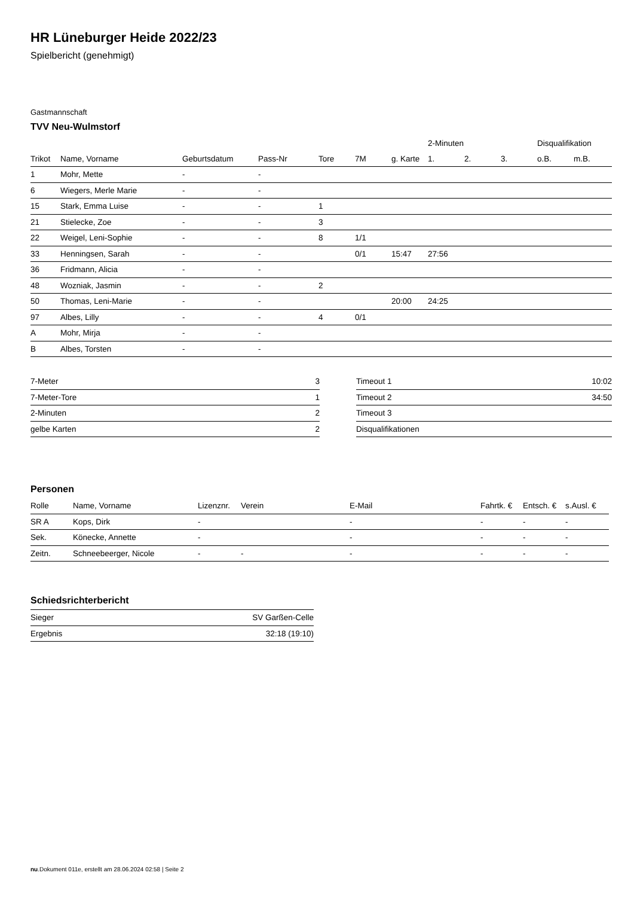HR Lüneburger Heide 2022/23
Spielbericht (genehmigt)
Gastmannschaft
TVV Neu-Wulmstorf
| | | | | | | | 2-Minuten | | | Disqualifikation | |
| --- | --- | --- | --- | --- | --- | --- | --- | --- | --- | --- | --- |
| Trikot | Name, Vorname | Geburtsdatum | Pass-Nr | Tore | 7M | g. Karte | 1. | 2. | 3. | o.B. | m.B. |
| 1 | Mohr, Mette | - | - | | | | | | | | |
| 6 | Wiegers, Merle Marie | - | - | | | | | | | | |
| 15 | Stark, Emma Luise | - | - | 1 | | | | | | | |
| 21 | Stielecke, Zoe | - | - | 3 | | | | | | | |
| 22 | Weigel, Leni-Sophie | - | - | 8 | 1/1 | | | | | | |
| 33 | Henningsen, Sarah | - | - | | 0/1 | 15:47 | 27:56 | | | | |
| 36 | Fridmann, Alicia | - | - | | | | | | | | |
| 48 | Wozniak, Jasmin | - | - | 2 | | | | | | | |
| 50 | Thomas, Leni-Marie | - | - | | | 20:00 | 24:25 | | | | |
| 97 | Albes, Lilly | - | - | 4 | 0/1 | | | | | | |
| A | Mohr, Mirja | - | - | | | | | | | | |
| B | Albes, Torsten | - | - | | | | | | | | |
| 7-Meter | 3 |
| 7-Meter-Tore | 1 |
| 2-Minuten | 2 |
| gelbe Karten | 2 |
| Timeout 1 | 10:02 |
| Timeout 2 | 34:50 |
| Timeout 3 | |
| Disqualifikationen | |
Personen
| Rolle | Name, Vorname | Lizenznr. | Verein | E-Mail | Fahrtk. € | Entsch. € | s.Ausl. € |
| --- | --- | --- | --- | --- | --- | --- | --- |
| SR A | Kops, Dirk | - | | - | - | - | - |
| Sek. | Könecke, Annette | - | | - | - | - | - |
| Zeitn. | Schneebeerger, Nicole | - | - | - | - | - | - |
Schiedsrichterbericht
| Sieger | SV Garßen-Celle |
| Ergebnis | 32:18 (19:10) |
nu.Dokument 011e, erstellt am 28.06.2024 02:58 | Seite 2